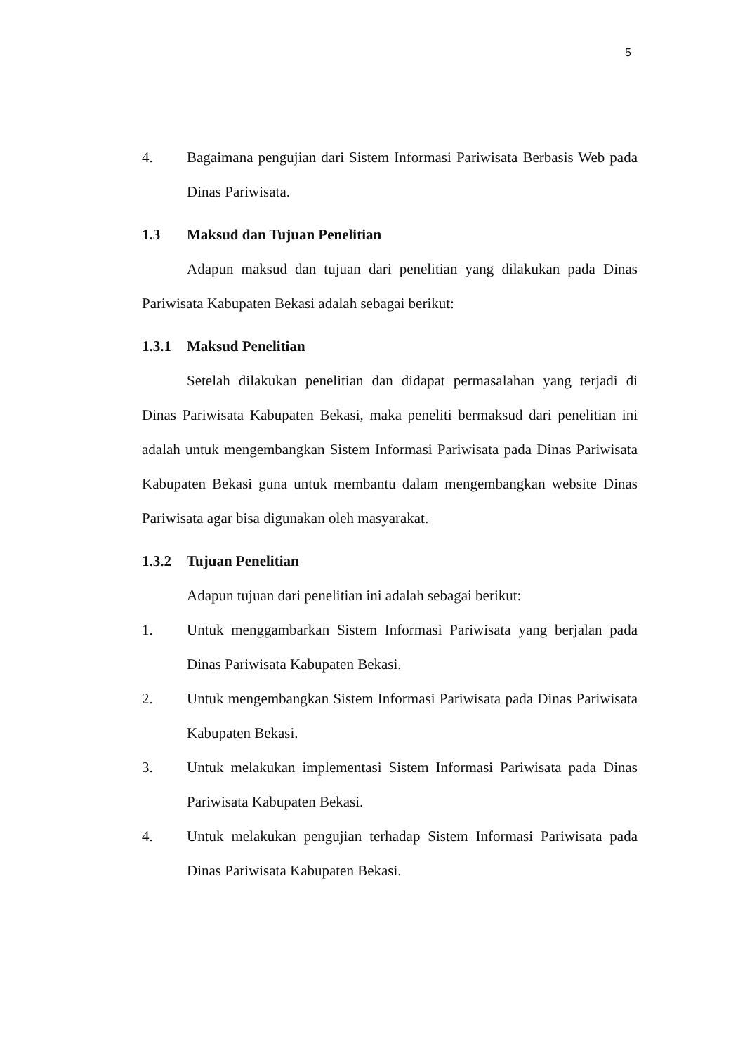5
4. Bagaimana pengujian dari Sistem Informasi Pariwisata Berbasis Web pada Dinas Pariwisata.
1.3 Maksud dan Tujuan Penelitian
Adapun maksud dan tujuan dari penelitian yang dilakukan pada Dinas Pariwisata Kabupaten Bekasi adalah sebagai berikut:
1.3.1 Maksud Penelitian
Setelah dilakukan penelitian dan didapat permasalahan yang terjadi di Dinas Pariwisata Kabupaten Bekasi, maka peneliti bermaksud dari penelitian ini adalah untuk mengembangkan Sistem Informasi Pariwisata pada Dinas Pariwisata Kabupaten Bekasi guna untuk membantu dalam mengembangkan website Dinas Pariwisata agar bisa digunakan oleh masyarakat.
1.3.2 Tujuan Penelitian
Adapun tujuan dari penelitian ini adalah sebagai berikut:
1. Untuk menggambarkan Sistem Informasi Pariwisata yang berjalan pada Dinas Pariwisata Kabupaten Bekasi.
2. Untuk mengembangkan Sistem Informasi Pariwisata pada Dinas Pariwisata Kabupaten Bekasi.
3. Untuk melakukan implementasi Sistem Informasi Pariwisata pada Dinas Pariwisata Kabupaten Bekasi.
4. Untuk melakukan pengujian terhadap Sistem Informasi Pariwisata pada Dinas Pariwisata Kabupaten Bekasi.